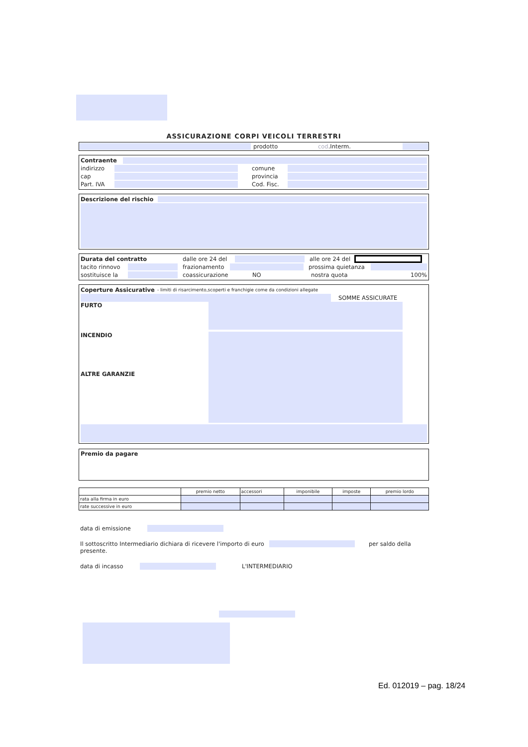ASSICURAZIONE CORPI VEICOLI TERRESTRI
prodotto cod.Interm.
Contraente
indirizzo comune
cap provincia
Part. IVA Cod. Fisc.
Descrizione del rischio
Durata del contratto dalle ore 24 del alle ore 24 del
tacito rinnovo frazionamento prossima quietanza
sostituisce la coassicurazione NO nostra quota 100%
Coperture Assicurative - limiti di risarcimento,scoperti e franchigie come da condizioni allegate
SOMME ASSICURATE
FURTO
INCENDIO
ALTRE GARANZIE
Premio da pagare
| | premio netto | accessori | imponibile | imposte | premio lordo |
| --- | --- | --- | --- | --- | --- |
| rata alla firma in euro | | | | | |
| rate successive in euro | | | | | |
data di emissione
Il sottoscritto Intermediario dichiara di ricevere l'importo di euro per saldo della
presente.
data di incasso L'INTERMEDIARIO
Ed. 012019 – pag. 18/24